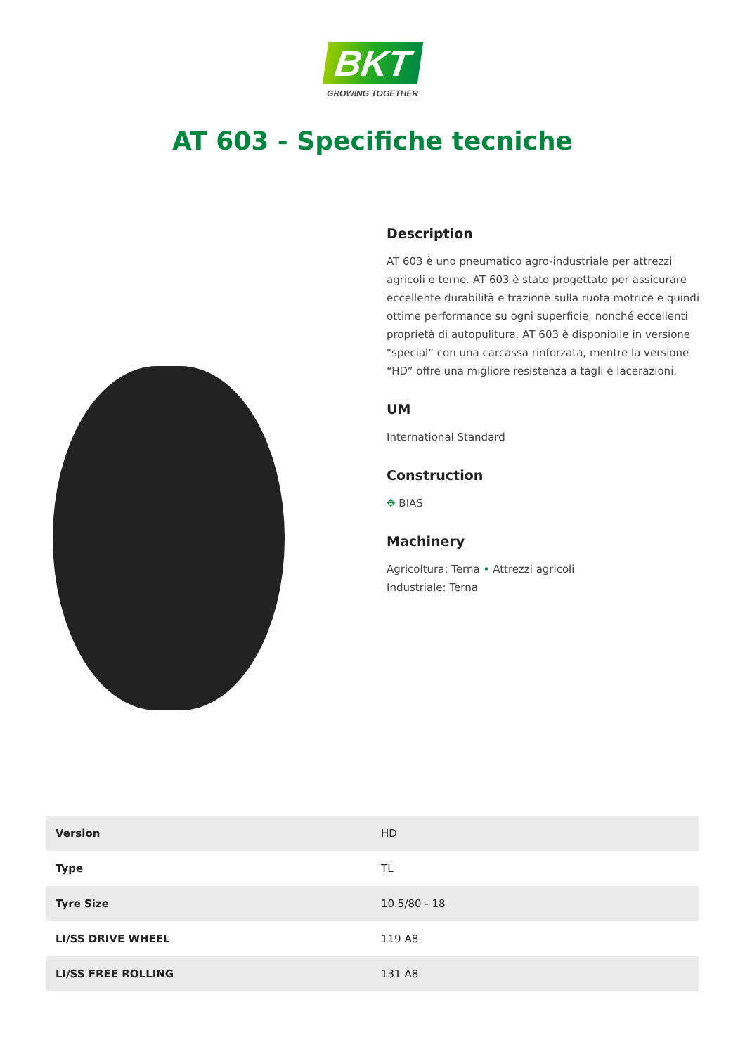BKT
GROWING TOGETHER
AT 603 - Specifiche tecniche
Description
AT 603 è uno pneumatico agro-industriale per attrezzi agricoli e terne. AT 603 è stato progettato per assicurare eccellente durabilità e trazione sulla ruota motrice e quindi ottime performance su ogni superficie, nonché eccellenti proprietà di autopulitura. AT 603 è disponibile in versione "special” con una carcassa rinforzata, mentre la versione “HD” offre una migliore resistenza a tagli e lacerazioni.
UM
International Standard
Construction
✥ BIAS
Machinery
Agricoltura: Terna • Attrezzi agricoli
Industriale: Terna
| Version | HD |
| Type | TL |
| Tyre Size | 10.5/80 - 18 |
| LI/SS DRIVE WHEEL | 119 A8 |
| LI/SS FREE ROLLING | 131 A8 |